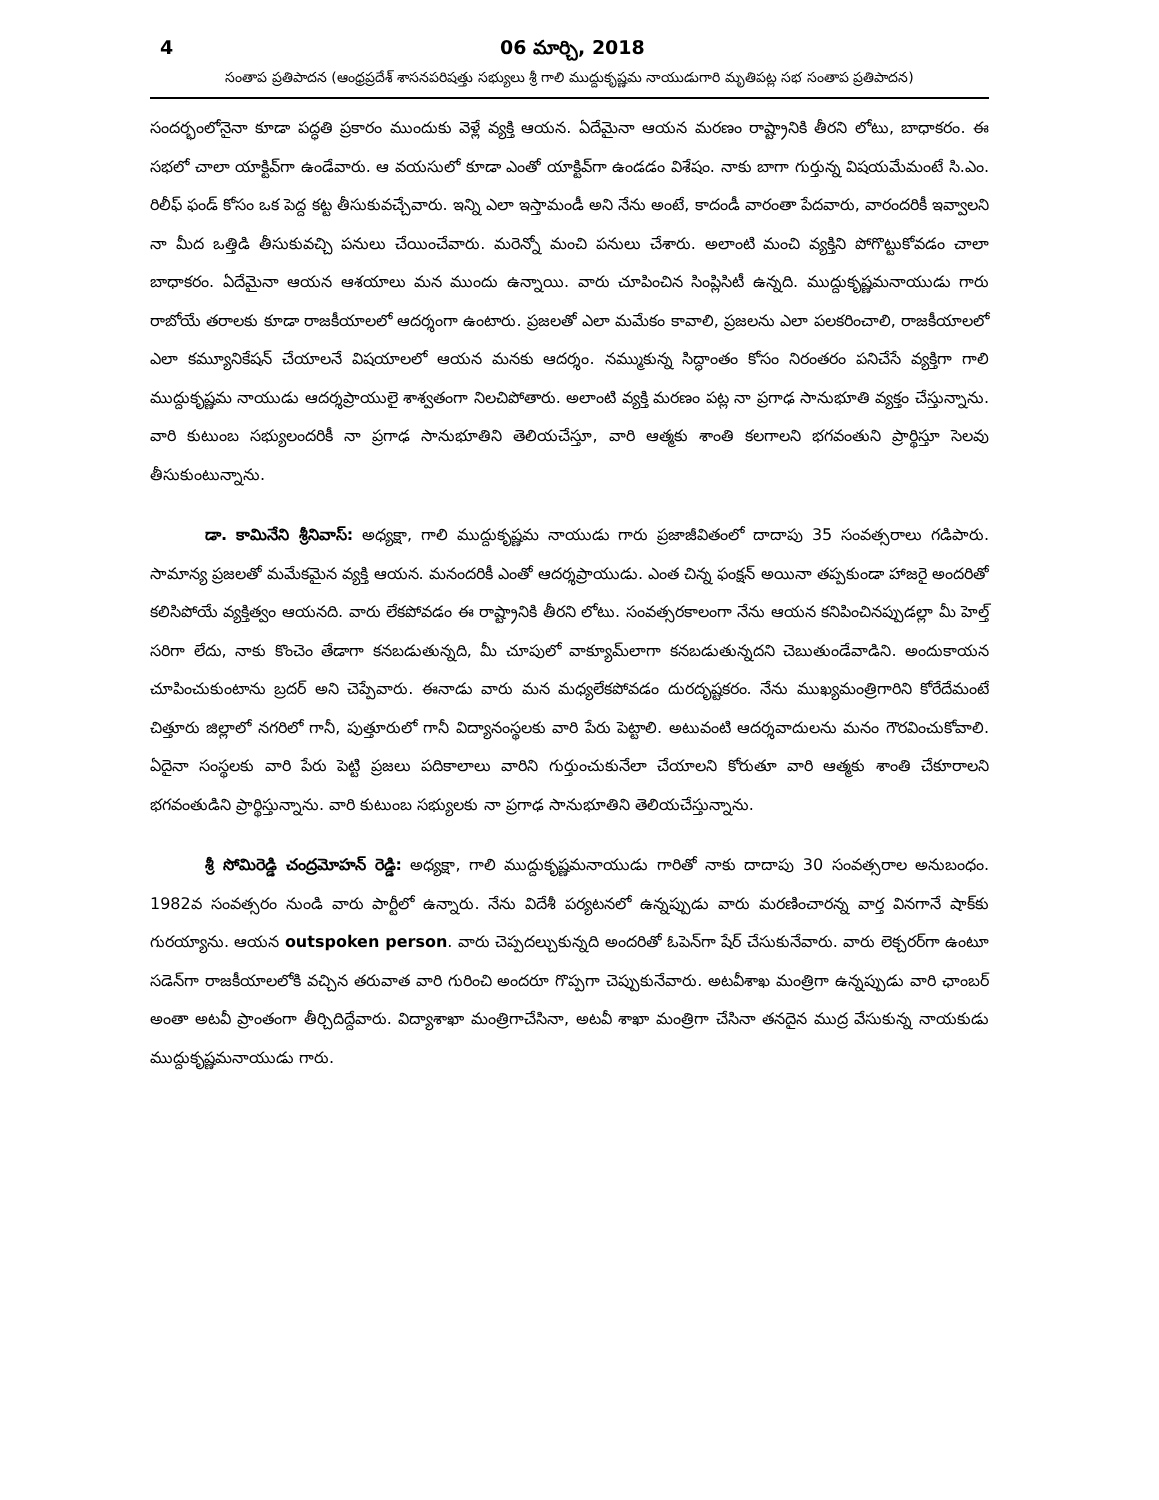4 06 మార్చి, 2018
సంతాప ప్రతిపాదన (ఆంధ్రప్రదేశ్ శాసనపరిషత్తు సభ్యులు శ్రీ గాలి ముద్దుకృష్ణమ నాయుడుగారి మృతిపట్ల సభ సంతాప ప్రతిపాదన)
సందర్భంలోనైనా కూడా పద్ధతి ప్రకారం ముందుకు వెళ్లే వ్యక్తి ఆయన. ఏదేమైనా ఆయన మరణం రాష్ట్రానికి తీరని లోటు, బాధాకరం. ఈ సభలో చాలా యాక్టివ్‌గా ఉండేవారు. ఆ వయసులో కూడా ఎంతో యాక్టివ్‌గా ఉండడం విశేషం. నాకు బాగా గుర్తున్న విషయమేమంటే సి.ఎం. రిలీఫ్ ఫండ్ కోసం ఒక పెద్ద కట్ట తీసుకువచ్చేవారు. ఇన్ని ఎలా ఇస్తామండీ అని నేను అంటే, కాదండీ వారంతా పేదవారు, వారందరికీ ఇవ్వాలని నా మీద ఒత్తిడి తీసుకువచ్చి పనులు చేయించేవారు. మరెన్నో మంచి పనులు చేశారు. అలాంటి మంచి వ్యక్తిని పోగొట్టుకోవడం చాలా బాధాకరం. ఏదేమైనా ఆయన ఆశయాలు మన ముందు ఉన్నాయి. వారు చూపించిన సింప్లిసిటీ ఉన్నది. ముద్దుకృష్ణమనాయుడు గారు రాబోయే తరాలకు కూడా రాజకీయాలలో ఆదర్శంగా ఉంటారు. ప్రజలతో ఎలా మమేకం కావాలి, ప్రజలను ఎలా పలకరించాలి, రాజకీయాలలో ఎలా కమ్యూనికేషన్ చేయాలనే విషయాలలో ఆయన మనకు ఆదర్శం. నమ్ముకున్న సిద్ధాంతం కోసం నిరంతరం పనిచేసే వ్యక్తిగా గాలి ముద్దుకృష్ణమ నాయుడు ఆదర్శప్రాయులై శాశ్వతంగా నిలచిపోతారు. అలాంటి వ్యక్తి మరణం పట్ల నా ప్రగాఢ సానుభూతి వ్యక్తం చేస్తున్నాను. వారి కుటుంబ సభ్యులందరికీ నా ప్రగాఢ సానుభూతిని తెలియచేస్తూ, వారి ఆత్మకు శాంతి కలగాలని భగవంతుని ప్రార్థిస్తూ సెలవు తీసుకుంటున్నాను.
డా. కామినేని శ్రీనివాస్: అధ్యక్షా, గాలి ముద్దుకృష్ణమ నాయుడు గారు ప్రజాజీవితంలో దాదాపు 35 సంవత్సరాలు గడిపారు. సామాన్య ప్రజలతో మమేకమైన వ్యక్తి ఆయన. మనందరికీ ఎంతో ఆదర్శప్రాయుడు. ఎంత చిన్న ఫంక్షన్ అయినా తప్పకుండా హాజరై అందరితో కలిసిపోయే వ్యక్తిత్వం ఆయనది. వారు లేకపోవడం ఈ రాష్ట్రానికి తీరని లోటు. సంవత్సరకాలంగా నేను ఆయన కనిపించినప్పుడల్లా మీ హెల్త్ సరిగా లేదు, నాకు కొంచెం తేడాగా కనబడుతున్నది, మీ చూపులో వాక్యూమ్‌లాగా కనబడుతున్నదని చెబుతుండేవాడిని. అందుకాయన చూపించుకుంటాను బ్రదర్ అని చెప్పేవారు. ఈనాడు వారు మన మధ్యలేకపోవడం దురదృష్టకరం. నేను ముఖ్యమంత్రిగారిని కోరేదేమంటే చిత్తూరు జిల్లాలో నగరిలో గానీ, పుత్తూరులో గానీ విద్యానంస్థలకు వారి పేరు పెట్టాలి. అటువంటి ఆదర్శవాదులను మనం గౌరవించుకోవాలి. ఏదైనా సంస్థలకు వారి పేరు పెట్టి ప్రజలు పదికాలాలు వారిని గుర్తుంచుకునేలా చేయాలని కోరుతూ వారి ఆత్మకు శాంతి చేకూరాలని భగవంతుడిని ప్రార్థిస్తున్నాను. వారి కుటుంబ సభ్యులకు నా ప్రగాఢ సానుభూతిని తెలియచేస్తున్నాను.
శ్రీ సోమిరెడ్డి చంద్రమోహన్ రెడ్డి: అధ్యక్షా, గాలి ముద్దుకృష్ణమనాయుడు గారితో నాకు దాదాపు 30 సంవత్సరాల అనుబంధం. 1982వ సంవత్సరం నుండి వారు పార్టీలో ఉన్నారు. నేను విదేశీ పర్యటనలో ఉన్నప్పుడు వారు మరణించారన్న వార్త వినగానే షాక్‌కు గురయ్యాను. ఆయన outspoken person. వారు చెప్పదల్చుకున్నది అందరితో ఓపెన్‌గా షేర్ చేసుకునేవారు. వారు లెక్చరర్‌గా ఉంటూ సడెన్‌గా రాజకీయాలలోకి వచ్చిన తరువాత వారి గురించి అందరూ గొప్పగా చెప్పుకునేవారు. అటవీశాఖ మంత్రిగా ఉన్నప్పుడు వారి ఛాంబర్ అంతా అటవీ ప్రాంతంగా తీర్చిదిద్దేవారు. విద్యాశాఖా మంత్రిగాచేసినా, అటవీ శాఖా మంత్రిగా చేసినా తనదైన ముద్ర వేసుకున్న నాయకుడు ముద్దుకృష్ణమనాయుడు గారు.